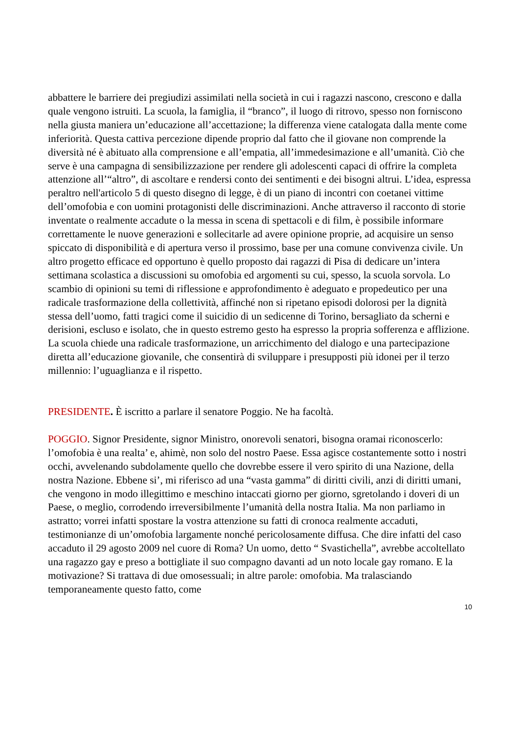abbattere le barriere dei pregiudizi assimilati nella società in cui i ragazzi nascono, crescono e dalla quale vengono istruiti. La scuola, la famiglia, il “branco”, il luogo di ritrovo, spesso non forniscono nella giusta maniera un’educazione all’accettazione; la differenza viene catalogata dalla mente come inferiorità. Questa cattiva percezione dipende proprio dal fatto che il giovane non comprende la diversità né è abituato alla comprensione e all’empatia, all’immedesimazione e all’umanità. Ciò che serve è una campagna di sensibilizzazione per rendere gli adolescenti capaci di offrire la completa attenzione all’“altro”, di ascoltare e rendersi conto dei sentimenti e dei bisogni altrui. L’idea, espressa peraltro nell'articolo 5 di questo disegno di legge, è di un piano di incontri con coetanei vittime dell’omofobia e con uomini protagonisti delle discriminazioni. Anche attraverso il racconto di storie inventate o realmente accadute o la messa in scena di spettacoli e di film, è possibile informare correttamente le nuove generazioni e sollecitarle ad avere opinione proprie, ad acquisire un senso spiccato di disponibilità e di apertura verso il prossimo, base per una comune convivenza civile. Un altro progetto efficace ed opportuno è quello proposto dai ragazzi di Pisa di dedicare un’intera settimana scolastica a discussioni su omofobia ed argomenti su cui, spesso, la scuola sorvola. Lo scambio di opinioni su temi di riflessione e approfondimento è adeguato e propedeutico per una radicale trasformazione della collettività, affinché non si ripetano episodi dolorosi per la dignità stessa dell’uomo, fatti tragici come il suicidio di un sedicenne di Torino, bersagliato da scherni e derisioni, escluso e isolato, che in questo estremo gesto ha espresso la propria sofferenza e afflizione. La scuola chiede una radicale trasformazione, un arricchimento del dialogo e una partecipazione diretta all’educazione giovanile, che consentirà di sviluppare i presupposti più idonei per il terzo millennio: l’uguaglianza e il rispetto.
PRESIDENTE. È iscritto a parlare il senatore Poggio. Ne ha facoltà.
POGGIO. Signor Presidente, signor Ministro, onorevoli senatori, bisogna oramai riconoscerlo: l’omofobia è una realta’ e, ahimè, non solo del nostro Paese. Essa agisce costantemente sotto i nostri occhi, avvelenando subdolamente quello che dovrebbe essere il vero spirito di una Nazione, della nostra Nazione. Ebbene si’, mi riferisco ad una “vasta gamma” di diritti civili, anzi di diritti umani, che vengono in modo illegittimo e meschino intaccati giorno per giorno, sgretolando i doveri di un Paese, o meglio, corrodendo irreversibilmente l’umanità della nostra Italia. Ma non parliamo in astratto; vorrei infatti spostare la vostra attenzione su fatti di cronoca realmente accaduti, testimonianze di un’omofobia largamente nonché pericolosamente diffusa. Che dire infatti del caso accaduto il 29 agosto 2009 nel cuore di Roma? Un uomo, detto “ Svastichella”, avrebbe accoltellato una ragazzo gay e preso a bottigliate il suo compagno davanti ad un noto locale gay romano. E la motivazione? Si trattava di due omosessuali; in altre parole: omofobia. Ma tralasciando temporaneamente questo fatto, come
10